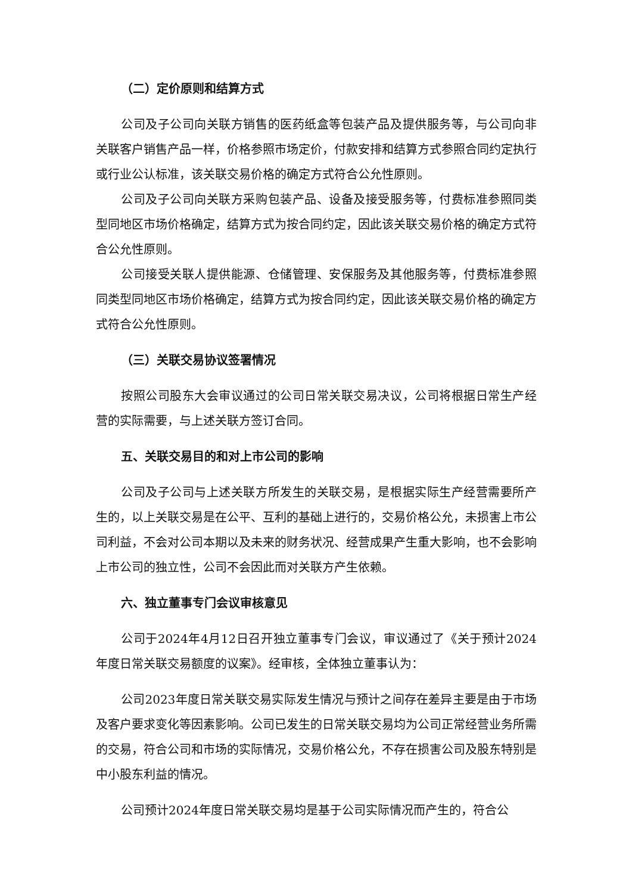（二）定价原则和结算方式
公司及子公司向关联方销售的医药纸盒等包装产品及提供服务等，与公司向非关联客户销售产品一样，价格参照市场定价，付款安排和结算方式参照合同约定执行或行业公认标准，该关联交易价格的确定方式符合公允性原则。
公司及子公司向关联方采购包装产品、设备及接受服务等，付费标准参照同类型同地区市场价格确定，结算方式为按合同约定，因此该关联交易价格的确定方式符合公允性原则。
公司接受关联人提供能源、仓储管理、安保服务及其他服务等，付费标准参照同类型同地区市场价格确定，结算方式为按合同约定，因此该关联交易价格的确定方式符合公允性原则。
（三）关联交易协议签署情况
按照公司股东大会审议通过的公司日常关联交易决议，公司将根据日常生产经营的实际需要，与上述关联方签订合同。
五、关联交易目的和对上市公司的影响
公司及子公司与上述关联方所发生的关联交易，是根据实际生产经营需要所产生的，以上关联交易是在公平、互利的基础上进行的，交易价格公允，未损害上市公司利益，不会对公司本期以及未来的财务状况、经营成果产生重大影响，也不会影响上市公司的独立性，公司不会因此而对关联方产生依赖。
六、独立董事专门会议审核意见
公司于2024年4月12日召开独立董事专门会议，审议通过了《关于预计2024年度日常关联交易额度的议案》。经审核，全体独立董事认为：
公司2023年度日常关联交易实际发生情况与预计之间存在差异主要是由于市场及客户要求变化等因素影响。公司已发生的日常关联交易均为公司正常经营业务所需的交易，符合公司和市场的实际情况，交易价格公允，不存在损害公司及股东特别是中小股东利益的情况。
公司预计2024年度日常关联交易均是基于公司实际情况而产生的，符合公